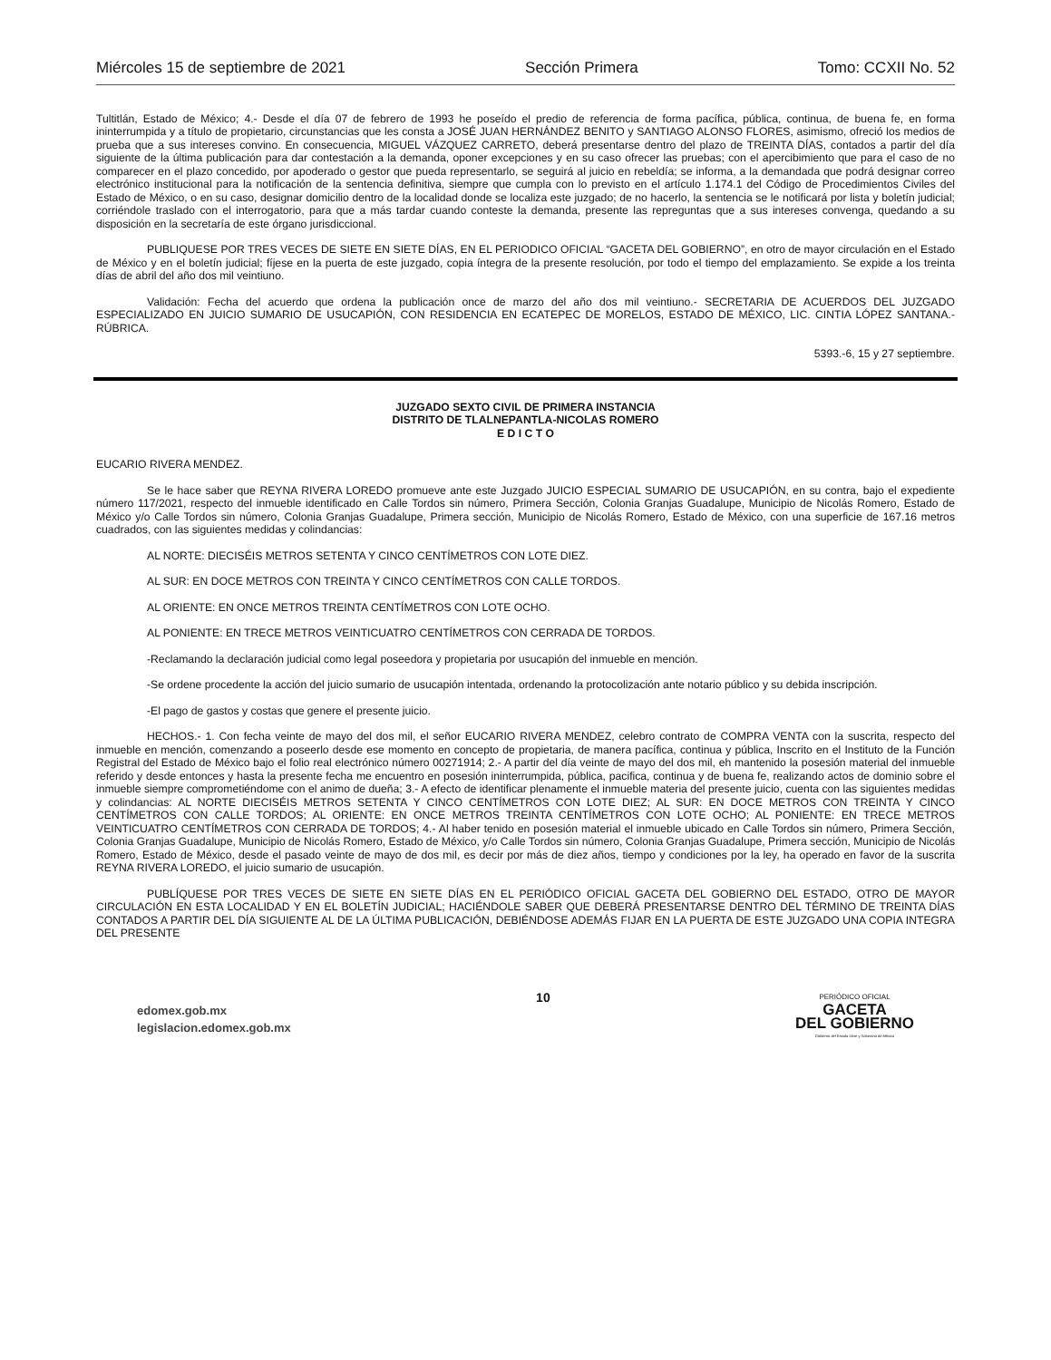Miércoles 15 de septiembre de 2021 Sección Primera Tomo: CCXII No. 52
Tultitlán, Estado de México; 4.- Desde el día 07 de febrero de 1993 he poseído el predio de referencia de forma pacífica, pública, continua, de buena fe, en forma ininterrumpida y a título de propietario, circunstancias que les consta a JOSÉ JUAN HERNÁNDEZ BENITO y SANTIAGO ALONSO FLORES, asimismo, ofreció los medios de prueba que a sus intereses convino. En consecuencia, MIGUEL VÁZQUEZ CARRETO, deberá presentarse dentro del plazo de TREINTA DÍAS, contados a partir del día siguiente de la última publicación para dar contestación a la demanda, oponer excepciones y en su caso ofrecer las pruebas; con el apercibimiento que para el caso de no comparecer en el plazo concedido, por apoderado o gestor que pueda representarlo, se seguirá al juicio en rebeldía; se informa, a la demandada que podrá designar correo electrónico institucional para la notificación de la sentencia definitiva, siempre que cumpla con lo previsto en el artículo 1.174.1 del Código de Procedimientos Civiles del Estado de México, o en su caso, designar domicilio dentro de la localidad donde se localiza este juzgado; de no hacerlo, la sentencia se le notificará por lista y boletín judicial; corriéndole traslado con el interrogatorio, para que a más tardar cuando conteste la demanda, presente las repreguntas que a sus intereses convenga, quedando a su disposición en la secretaría de este órgano jurisdiccional.
PUBLIQUESE POR TRES VECES DE SIETE EN SIETE DÍAS, EN EL PERIODICO OFICIAL “GACETA DEL GOBIERNO”, en otro de mayor circulación en el Estado de México y en el boletín judicial; fíjese en la puerta de este juzgado, copia íntegra de la presente resolución, por todo el tiempo del emplazamiento. Se expide a los treinta días de abril del año dos mil veintiuno.
Validación: Fecha del acuerdo que ordena la publicación once de marzo del año dos mil veintiuno.- SECRETARIA DE ACUERDOS DEL JUZGADO ESPECIALIZADO EN JUICIO SUMARIO DE USUCAPIÓN, CON RESIDENCIA EN ECATEPEC DE MORELOS, ESTADO DE MÉXICO, LIC. CINTIA LÓPEZ SANTANA.-RÚBRICA.
5393.-6, 15 y 27 septiembre.
JUZGADO SEXTO CIVIL DE PRIMERA INSTANCIA
DISTRITO DE TLALNEPANTLA-NICOLAS ROMERO
E D I C T O
EUCARIO RIVERA MENDEZ.
Se le hace saber que REYNA RIVERA LOREDO promueve ante este Juzgado JUICIO ESPECIAL SUMARIO DE USUCAPIÓN, en su contra, bajo el expediente número 117/2021, respecto del inmueble identificado en Calle Tordos sin número, Primera Sección, Colonia Granjas Guadalupe, Municipio de Nicolás Romero, Estado de México y/o Calle Tordos sin número, Colonia Granjas Guadalupe, Primera sección, Municipio de Nicolás Romero, Estado de México, con una superficie de 167.16 metros cuadrados, con las siguientes medidas y colindancias:
AL NORTE: DIECISÉIS METROS SETENTA Y CINCO CENTÍMETROS CON LOTE DIEZ.
AL SUR: EN DOCE METROS CON TREINTA Y CINCO CENTÍMETROS CON CALLE TORDOS.
AL ORIENTE: EN ONCE METROS TREINTA CENTÍMETROS CON LOTE OCHO.
AL PONIENTE: EN TRECE METROS VEINTICUATRO CENTÍMETROS CON CERRADA DE TORDOS.
-Reclamando la declaración judicial como legal poseedora y propietaria por usucapión del inmueble en mención.
-Se ordene procedente la acción del juicio sumario de usucapión intentada, ordenando la protocolización ante notario público y su debida inscripción.
-El pago de gastos y costas que genere el presente juicio.
HECHOS.- 1. Con fecha veinte de mayo del dos mil, el señor EUCARIO RIVERA MENDEZ, celebro contrato de COMPRA VENTA con la suscrita, respecto del inmueble en mención, comenzando a poseerlo desde ese momento en concepto de propietaria, de manera pacífica, continua y pública, Inscrito en el Instituto de la Función Registral del Estado de México bajo el folio real electrónico número 00271914; 2.- A partir del día veinte de mayo del dos mil, eh mantenido la posesión material del inmueble referido y desde entonces y hasta la presente fecha me encuentro en posesión ininterrumpida, pública, pacifica, continua y de buena fe, realizando actos de dominio sobre el inmueble siempre comprometiéndome con el animo de dueña; 3.- A efecto de identificar plenamente el inmueble materia del presente juicio, cuenta con las siguientes medidas y colindancias: AL NORTE DIECISÉIS METROS SETENTA Y CINCO CENTÍMETROS CON LOTE DIEZ; AL SUR: EN DOCE METROS CON TREINTA Y CINCO CENTÍMETROS CON CALLE TORDOS; AL ORIENTE: EN ONCE METROS TREINTA CENTÍMETROS CON LOTE OCHO; AL PONIENTE: EN TRECE METROS VEINTICUATRO CENTÍMETROS CON CERRADA DE TORDOS; 4.- Al haber tenido en posesión material el inmueble ubicado en Calle Tordos sin número, Primera Sección, Colonia Granjas Guadalupe, Municipio de Nicolás Romero, Estado de México, y/o Calle Tordos sin número, Colonia Granjas Guadalupe, Primera sección, Municipio de Nicolás Romero, Estado de México, desde el pasado veinte de mayo de dos mil, es decir por más de diez años, tiempo y condiciones por la ley, ha operado en favor de la suscrita REYNA RIVERA LOREDO, el juicio sumario de usucapión.
PUBLÍQUESE POR TRES VECES DE SIETE EN SIETE DÍAS EN EL PERIÓDICO OFICIAL GACETA DEL GOBIERNO DEL ESTADO, OTRO DE MAYOR CIRCULACIÓN EN ESTA LOCALIDAD Y EN EL BOLETÍN JUDICIAL; HACIÉNDOLE SABER QUE DEBERÁ PRESENTARSE DENTRO DEL TÉRMINO DE TREINTA DÍAS CONTADOS A PARTIR DEL DÍA SIGUIENTE AL DE LA ÚLTIMA PUBLICACIÓN, DEBIÉNDOSE ADEMÁS FIJAR EN LA PUERTA DE ESTE JUZGADO UNA COPIA INTEGRA DEL PRESENTE
edomex.gob.mx
legislacion.edomex.gob.mx
10
PERIÓDICO OFICIAL
GACETA
DEL GOBIERNO
Gobierno del Estado Libre y Soberano de México